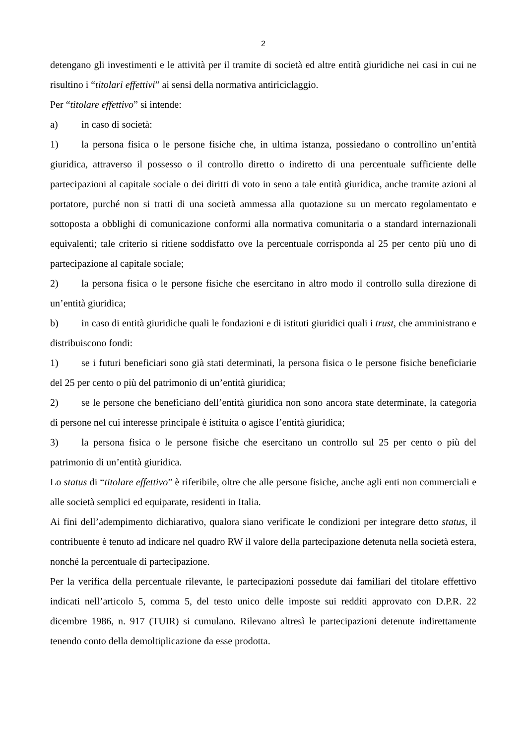2
detengano gli investimenti e le attività per il tramite di società ed altre entità giuridiche nei casi in cui ne risultino i “titolari effettivi” ai sensi della normativa antiriciclaggio.
Per “titolare effettivo” si intende:
a) in caso di società:
1) la persona fisica o le persone fisiche che, in ultima istanza, possiedano o controllino un’entità giuridica, attraverso il possesso o il controllo diretto o indiretto di una percentuale sufficiente delle partecipazioni al capitale sociale o dei diritti di voto in seno a tale entità giuridica, anche tramite azioni al portatore, purché non si tratti di una società ammessa alla quotazione su un mercato regolamentato e sottoposta a obblighi di comunicazione conformi alla normativa comunitaria o a standard internazionali equivalenti; tale criterio si ritiene soddisfatto ove la percentuale corrisponda al 25 per cento più uno di partecipazione al capitale sociale;
2) la persona fisica o le persone fisiche che esercitano in altro modo il controllo sulla direzione di un’entità giuridica;
b) in caso di entità giuridiche quali le fondazioni e di istituti giuridici quali i trust, che amministrano e distribuiscono fondi:
1) se i futuri beneficiari sono già stati determinati, la persona fisica o le persone fisiche beneficiarie del 25 per cento o più del patrimonio di un’entità giuridica;
2) se le persone che beneficiano dell’entità giuridica non sono ancora state determinate, la categoria di persone nel cui interesse principale è istituita o agisce l’entità giuridica;
3) la persona fisica o le persone fisiche che esercitano un controllo sul 25 per cento o più del patrimonio di un’entità giuridica.
Lo status di “titolare effettivo” è riferibile, oltre che alle persone fisiche, anche agli enti non commerciali e alle società semplici ed equiparate, residenti in Italia.
Ai fini dell’adempimento dichiarativo, qualora siano verificate le condizioni per integrare detto status, il contribuente è tenuto ad indicare nel quadro RW il valore della partecipazione detenuta nella società estera, nonché la percentuale di partecipazione.
Per la verifica della percentuale rilevante, le partecipazioni possedute dai familiari del titolare effettivo indicati nell’articolo 5, comma 5, del testo unico delle imposte sui redditi approvato con D.P.R. 22 dicembre 1986, n. 917 (TUIR) si cumulano. Rilevano altresì le partecipazioni detenute indirettamente tenendo conto della demoltiplicazione da esse prodotta.